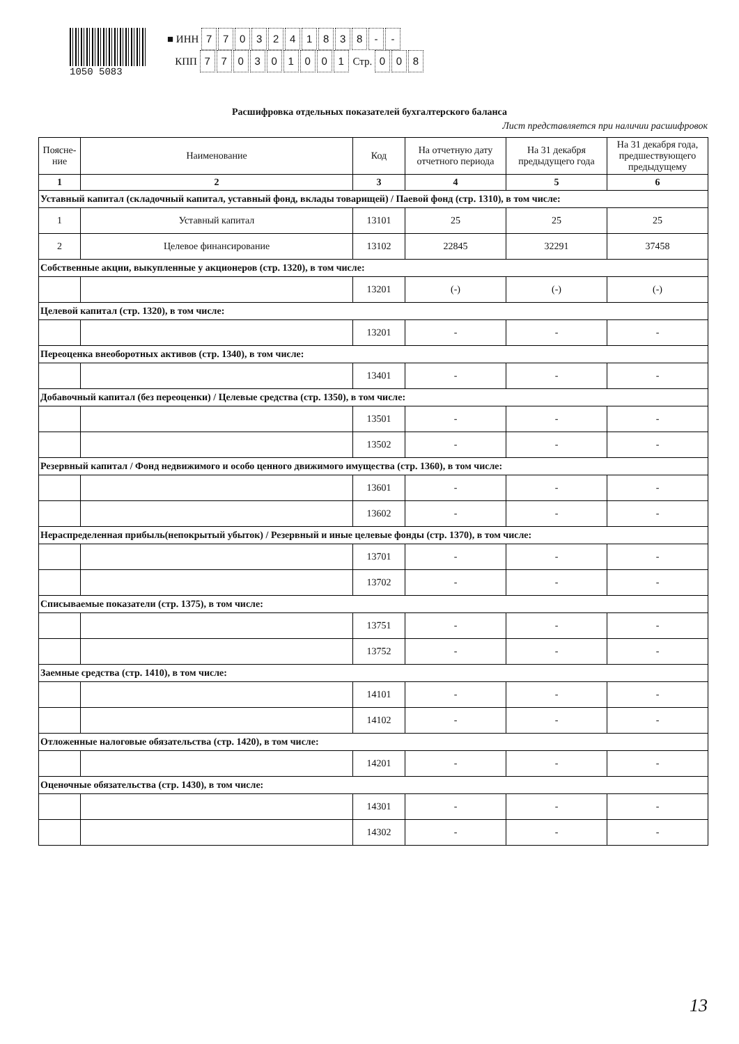1050 5083
■ ИНН 7703241838 - -
КПП 770301001 Стр. 0 0 8
Расшифровка отдельных показателей бухгалтерского баланса
Лист представляется при наличии расшифровок
| Поясне-ние | Наименование | Код | На отчетную дату отчетного периода | На 31 декабря предыдущего года | На 31 декабря года, предшествующего предыдущему |
| --- | --- | --- | --- | --- | --- |
| 1 | 2 | 3 | 4 | 5 | 6 |
| Уставный капитал (складочный капитал, уставный фонд, вклады товарищей) / Паевой фонд (стр. 1310), в том числе: | | | | | |
| 1 | Уставный капитал | 13101 | 25 | 25 | 25 |
| 2 | Целевое финансирование | 13102 | 22845 | 32291 | 37458 |
| Собственные акции, выкупленные у акционеров (стр. 1320), в том числе: | | | | | |
| | | 13201 | (-) | (-) | (-) |
| Целевой капитал (стр. 1320), в том числе: | | | | | |
| | | 13201 | - | - | - |
| Переоценка внеоборотных активов (стр. 1340), в том числе: | | | | | |
| | | 13401 | - | - | - |
| Добавочный капитал (без переоценки) / Целевые средства (стр. 1350), в том числе: | | | | | |
| | | 13501 | - | - | - |
| | | 13502 | - | - | - |
| Резервный капитал / Фонд недвижимого и особо ценного движимого имущества (стр. 1360), в том числе: | | | | | |
| | | 13601 | - | - | - |
| | | 13602 | - | - | - |
| Нераспределенная прибыль(непокрытый убыток) / Резервный и иные целевые фонды (стр. 1370), в том числе: | | | | | |
| | | 13701 | - | - | - |
| | | 13702 | - | - | - |
| Списываемые показатели (стр. 1375), в том числе: | | | | | |
| | | 13751 | - | - | - |
| | | 13752 | - | - | - |
| Заемные средства (стр. 1410), в том числе: | | | | | |
| | | 14101 | - | - | - |
| | | 14102 | - | - | - |
| Отложенные налоговые обязательства (стр. 1420), в том числе: | | | | | |
| | | 14201 | - | - | - |
| Оценочные обязательства (стр. 1430), в том числе: | | | | | |
| | | 14301 | - | - | - |
| | | 14302 | - | - | - |
13